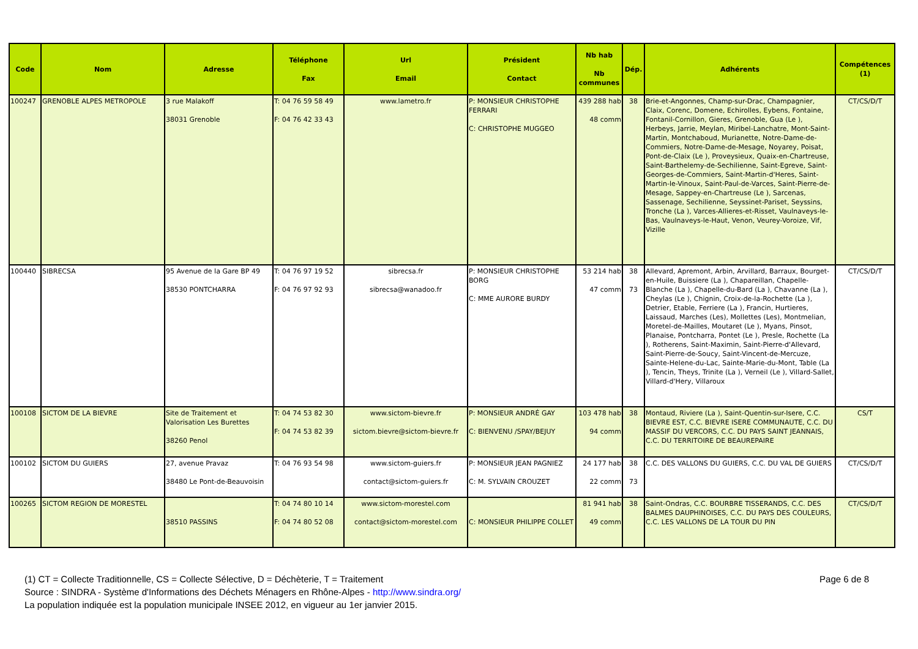| Code | Nom | Adresse | Téléphone Fax | Url Email | Président Contact | Nb hab Nb communes | Dép. | Adhérents | Compétences (1) |
| --- | --- | --- | --- | --- | --- | --- | --- | --- | --- |
| 100247 | GRENOBLE ALPES METROPOLE | 3 rue Malakoff 38031 Grenoble | T: 04 76 59 58 49 F: 04 76 42 33 43 | www.lametro.fr | P: MONSIEUR CHRISTOPHE FERRARI C: CHRISTOPHE MUGGEO | 439 288 hab 48 comm | 38 | Brie-et-Angonnes, Champ-sur-Drac, Champagnier, Claix, Corenc, Domene, Echirolles, Eybens, Fontaine, Fontanil-Cornillon, Gieres, Grenoble, Gua (Le ), Herbeys, Jarrie, Meylan, Miribel-Lanchatre, Mont-Saint-Martin, Montchaboud, Murianette, Notre-Dame-de-Commiers, Notre-Dame-de-Mesage, Noyarey, Poisat, Pont-de-Claix (Le ), Proveysieux, Quaix-en-Chartreuse, Saint-Barthelemy-de-Sechilienne, Saint-Egreve, Saint-Georges-de-Commiers, Saint-Martin-d'Heres, Saint-Martin-le-Vinoux, Saint-Paul-de-Varces, Saint-Pierre-de-Mesage, Sappey-en-Chartreuse (Le ), Sarcenas, Sassenage, Sechilienne, Seyssinet-Pariset, Seyssins, Tronche (La ), Varces-Allieres-et-Risset, Vaulnaveys-le-Bas, Vaulnaveys-le-Haut, Venon, Veurey-Voroize, Vif, Vizille | CT/CS/D/T |
| 100440 | SIBRECSA | 95 Avenue de la Gare BP 49 38530 PONTCHARRA | T: 04 76 97 19 52 F: 04 76 97 92 93 | sibrecsa.fr sibrecsa@wanadoo.fr | P: MONSIEUR CHRISTOPHE BORG C: MME AURORE BURDY | 53 214 hab 47 comm | 38 73 | Allevard, Apremont, Arbin, Arvillard, Barraux, Bourget-en-Huile, Buissiere (La ), Chapareillan, Chapelle-Blanche (La ), Chapelle-du-Bard (La ), Chavanne (La ), Cheylas (Le ), Chignin, Croix-de-la-Rochette (La ), Detrier, Etable, Ferriere (La ), Francin, Hurtieres, Laissaud, Marches (Les), Mollettes (Les), Montmelian, Moretel-de-Mailles, Moutaret (Le ), Myans, Pinsot, Planaise, Pontcharra, Pontet (Le ), Presle, Rochette (La ), Rotherens, Saint-Maximin, Saint-Pierre-d'Allevard, Saint-Pierre-de-Soucy, Saint-Vincent-de-Mercuze, Sainte-Helene-du-Lac, Sainte-Marie-du-Mont, Table (La ), Tencin, Theys, Trinite (La ), Verneil (Le ), Villard-Sallet, Villard-d'Hery, Villaroux | CT/CS/D/T |
| 100108 | SICTOM DE LA BIEVRE | Site de Traitement et Valorisation Les Burettes 38260 Penol | T: 04 74 53 82 30 F: 04 74 53 82 39 | www.sictom-bievre.fr sictom.bievre@sictom-bievre.fr | P: MONSIEUR ANDRÉ GAY C: BIENVENU /SPAY/BEJUY | 103 478 hab 94 comm | 38 | Montaud, Riviere (La ), Saint-Quentin-sur-Isere, C.C. BIEVRE EST, C.C. BIEVRE ISERE COMMUNAUTE, C.C. DU MASSIF DU VERCORS, C.C. DU PAYS SAINT JEANNAIS, C.C. DU TERRITOIRE DE BEAUREPAIRE | CS/T |
| 100102 | SICTOM DU GUIERS | 27, avenue Pravaz 38480 Le Pont-de-Beauvoisin | T: 04 76 93 54 98 | www.sictom-guiers.fr contact@sictom-guiers.fr | P: MONSIEUR JEAN PAGNIEZ C: M. SYLVAIN CROUZET | 24 177 hab 22 comm | 38 73 | C.C. DES VALLONS DU GUIERS, C.C. DU VAL DE GUIERS | CT/CS/D/T |
| 100265 | SICTOM REGION DE MORESTEL | 38510 PASSINS | T: 04 74 80 10 14 F: 04 74 80 52 08 | www.sictom-morestel.com contact@sictom-morestel.com | C: MONSIEUR PHILIPPE COLLET | 81 941 hab 49 comm | 38 | Saint-Ondras, C.C. BOURBRE TISSERANDS, C.C. DES BALMES DAUPHINOISES, C.C. DU PAYS DES COULEURS, C.C. LES VALLONS DE LA TOUR DU PIN | CT/CS/D/T |
Page 6 de 8 (1) CT = Collecte Traditionnelle, CS = Collecte Sélective, D = Déchèterie, T = Traitement
Source : SINDRA - Système d'Informations des Déchets Ménagers en Rhône-Alpes - http://www.sindra.org/
La population indiquée est la population municipale INSEE 2012, en vigueur au 1er janvier 2015.